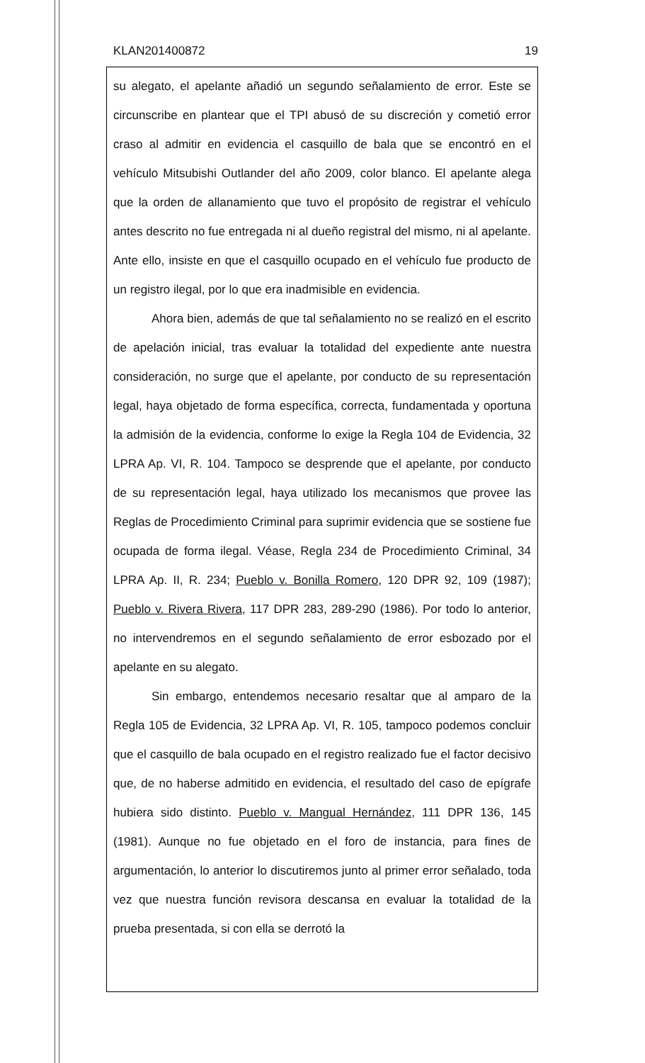KLAN201400872 19
su alegato, el apelante añadió un segundo señalamiento de error. Este se circunscribe en plantear que el TPI abusó de su discreción y cometió error craso al admitir en evidencia el casquillo de bala que se encontró en el vehículo Mitsubishi Outlander del año 2009, color blanco. El apelante alega que la orden de allanamiento que tuvo el propósito de registrar el vehículo antes descrito no fue entregada ni al dueño registral del mismo, ni al apelante. Ante ello, insiste en que el casquillo ocupado en el vehículo fue producto de un registro ilegal, por lo que era inadmisible en evidencia.
Ahora bien, además de que tal señalamiento no se realizó en el escrito de apelación inicial, tras evaluar la totalidad del expediente ante nuestra consideración, no surge que el apelante, por conducto de su representación legal, haya objetado de forma específica, correcta, fundamentada y oportuna la admisión de la evidencia, conforme lo exige la Regla 104 de Evidencia, 32 LPRA Ap. VI, R. 104. Tampoco se desprende que el apelante, por conducto de su representación legal, haya utilizado los mecanismos que provee las Reglas de Procedimiento Criminal para suprimir evidencia que se sostiene fue ocupada de forma ilegal. Véase, Regla 234 de Procedimiento Criminal, 34 LPRA Ap. II, R. 234; Pueblo v. Bonilla Romero, 120 DPR 92, 109 (1987); Pueblo v. Rivera Rivera, 117 DPR 283, 289-290 (1986). Por todo lo anterior, no intervendremos en el segundo señalamiento de error esbozado por el apelante en su alegato.
Sin embargo, entendemos necesario resaltar que al amparo de la Regla 105 de Evidencia, 32 LPRA Ap. VI, R. 105, tampoco podemos concluir que el casquillo de bala ocupado en el registro realizado fue el factor decisivo que, de no haberse admitido en evidencia, el resultado del caso de epígrafe hubiera sido distinto. Pueblo v. Mangual Hernández, 111 DPR 136, 145 (1981). Aunque no fue objetado en el foro de instancia, para fines de argumentación, lo anterior lo discutiremos junto al primer error señalado, toda vez que nuestra función revisora descansa en evaluar la totalidad de la prueba presentada, si con ella se derrotó la